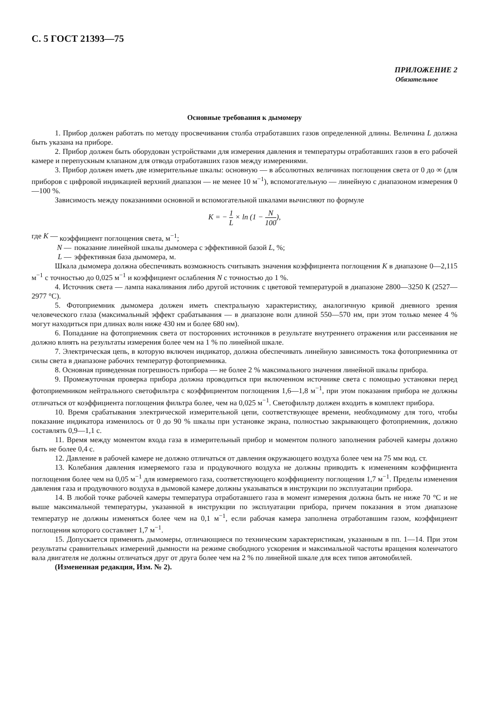С. 5 ГОСТ 21393—75
ПРИЛОЖЕНИЕ 2
Обязательное
Основные требования к дымомеру
1. Прибор должен работать по методу просвечивания столба отработавших газов определенной длины. Величина L должна быть указана на приборе.
2. Прибор должен быть оборудован устройствами для измерения давления и температуры отработавших газов в его рабочей камере и перепускным клапаном для отвода отработавших газов между измерениями.
3. Прибор должен иметь две измерительные шкалы: основную — в абсолютных величинах поглощения света от 0 до ∞ (для приборов с цифровой индикацией верхний диапазон — не менее 10 м<sup>−1</sup>), вспомогательную — линейную с диапазоном измерения 0—100 %.
Зависимость между показаниями основной и вспомогательной шкалами вычисляют по формуле
K = − 1 L × ln (1 − N 100),
где K — коэффициент поглощения света, м<sup>−1</sup>;
N — показание линейной шкалы дымомера с эффективной базой L, %;
L — эффективная база дымомера, м.
Шкала дымомера должна обеспечивать возможность считывать значения коэффициента поглощения K в диапазоне 0—2,115 м<sup>−1</sup> с точностью до 0,025 м<sup>−1</sup> и коэффициент ослабления N с точностью до 1 %.
4. Источник света — лампа накаливания либо другой источник с цветовой температурой в диапазоне 2800—3250 К (2527—2977 °С).
5. Фотоприемник дымомера должен иметь спектральную характеристику, аналогичную кривой дневного зрения человеческого глаза (максимальный эффект срабатывания — в диапазоне волн длиной 550—570 нм, при этом только менее 4 % могут находиться при длинах волн ниже 430 нм и более 680 нм).
6. Попадание на фотоприемник света от посторонних источников в результате внутреннего отражения или рассеивания не должно влиять на результаты измерения более чем на 1 % по линейной шкале.
7. Электрическая цепь, в которую включен индикатор, должна обеспечивать линейную зависимость тока фотоприемника от силы света в диапазоне рабочих температур фотоприемника.
8. Основная приведенная погрешность прибора — не более 2 % максимального значения линейной шкалы прибора.
9. Промежуточная проверка прибора должна проводиться при включенном источнике света с помощью установки перед фотоприемником нейтрального светофильтра с коэффициентом поглощения 1,6—1,8 м<sup>−1</sup>, при этом показания прибора не должны отличаться от коэффициента поглощения фильтра более, чем на 0,025 м<sup>−1</sup>. Светофильтр должен входить в комплект прибора.
10. Время срабатывания электрической измерительной цепи, соответствующее времени, необходимому для того, чтобы показание индикатора изменилось от 0 до 90 % шкалы при установке экрана, полностью закрывающего фотоприемник, должно составлять 0,9—1,1 с.
11. Время между моментом входа газа в измерительный прибор и моментом полного заполнения рабочей камеры должно быть не более 0,4 с.
12. Давление в рабочей камере не должно отличаться от давления окружающего воздуха более чем на 75 мм вод. ст.
13. Колебания давления измеряемого газа и продувочного воздуха не должны приводить к изменениям коэффициента поглощения более чем на 0,05 м<sup>−1</sup> для измеряемого газа, соответствующего коэффициенту поглощения 1,7 м<sup>−1</sup>. Пределы изменения давления газа и продувочного воздуха в дымовой камере должны указываться в инструкции по эксплуатации прибора.
14. В любой точке рабочей камеры температура отработавшего газа в момент измерения должна быть не ниже 70 °С и не выше максимальной температуры, указанной в инструкции по эксплуатации прибора, причем показания в этом диапазоне температур не должны изменяться более чем на 0,1 м<sup>−1</sup>, если рабочая камера заполнена отработавшим газом, коэффициент поглощения которого составляет 1,7 м<sup>−1</sup>.
15. Допускается применять дымомеры, отличающиеся по техническим характеристикам, указанным в пп. 1—14. При этом результаты сравнительных измерений дымности на режиме свободного ускорения и максимальной частоты вращения коленчатого вала двигателя не должны отличаться друг от друга более чем на 2 % по линейной шкале для всех типов автомобилей.
(Измененная редакция, Изм. № 2).